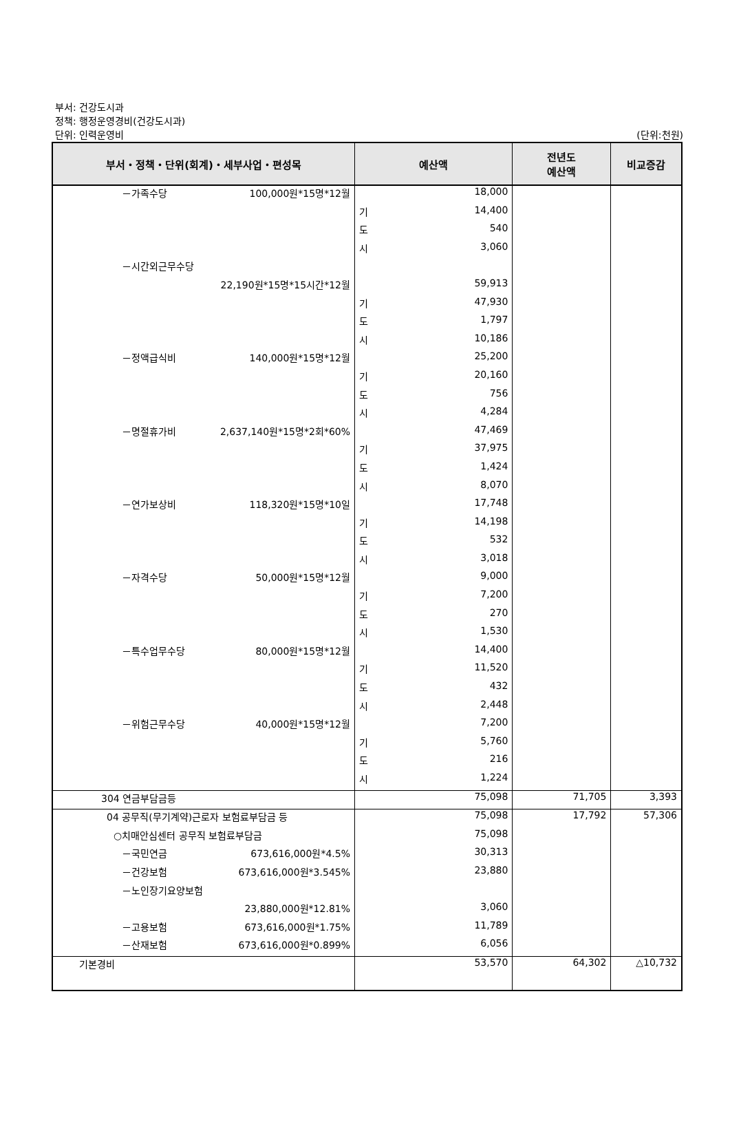부서: 건강도시과
정책: 행정운영경비(건강도시과)
단위: 인력운영비
(단위:천원)
| 부서・정책・단위(회계)・세부사업・편성목 | 예산액 | | 전년도 예산액 | 비교증감 |
| --- | --- | --- | --- | --- |
| －가족수당 100,000원*15명*12월 | | 18,000 | | |
| | 기 | 14,400 | | |
| | 도 | 540 | | |
| | 시 | 3,060 | | |
| －시간외근무수당 | | | | |
| 22,190원*15명*15시간*12월 | | 59,913 | | |
| | 기 | 47,930 | | |
| | 도 | 1,797 | | |
| | 시 | 10,186 | | |
| －정액급식비 140,000원*15명*12월 | | 25,200 | | |
| | 기 | 20,160 | | |
| | 도 | 756 | | |
| | 시 | 4,284 | | |
| －명절휴가비 2,637,140원*15명*2회*60% | | 47,469 | | |
| | 기 | 37,975 | | |
| | 도 | 1,424 | | |
| | 시 | 8,070 | | |
| －연가보상비 118,320원*15명*10일 | | 17,748 | | |
| | 기 | 14,198 | | |
| | 도 | 532 | | |
| | 시 | 3,018 | | |
| －자격수당 50,000원*15명*12월 | | 9,000 | | |
| | 기 | 7,200 | | |
| | 도 | 270 | | |
| | 시 | 1,530 | | |
| －특수업무수당 80,000원*15명*12월 | | 14,400 | | |
| | 기 | 11,520 | | |
| | 도 | 432 | | |
| | 시 | 2,448 | | |
| －위험근무수당 40,000원*15명*12월 | | 7,200 | | |
| | 기 | 5,760 | | |
| | 도 | 216 | | |
| | 시 | 1,224 | | |
| 304 연금부담금등 | | 75,098 | 71,705 | 3,393 |
| 04 공무직(무기계약)근로자 보험료부담금 등 | | 75,098 | 17,792 | 57,306 |
| ○치매안심센터 공무직 보험료부담금 | | 75,098 | | |
| －국민연금 673,616,000원*4.5% | | 30,313 | | |
| －건강보험 673,616,000원*3.545% | | 23,880 | | |
| －노인장기요양보험 | | | | |
| 23,880,000원*12.81% | | 3,060 | | |
| －고용보험 673,616,000원*1.75% | | 11,789 | | |
| －산재보험 673,616,000원*0.899% | | 6,056 | | |
| 기본경비 | | 53,570 | 64,302 | △10,732 |